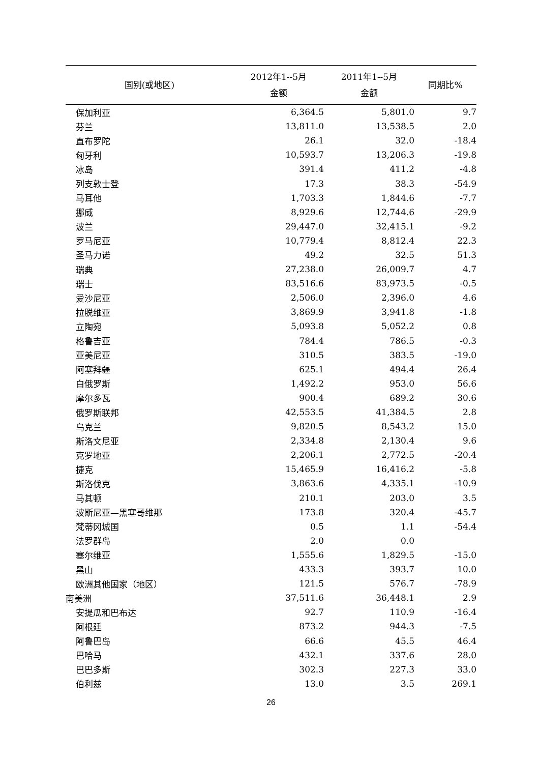| 国别(或地区) | 2012年1--5月 金额 | 2011年1--5月 金额 | 同期比% |
| --- | --- | --- | --- |
| 保加利亚 | 6,364.5 | 5,801.0 | 9.7 |
| 芬兰 | 13,811.0 | 13,538.5 | 2.0 |
| 直布罗陀 | 26.1 | 32.0 | -18.4 |
| 匈牙利 | 10,593.7 | 13,206.3 | -19.8 |
| 冰岛 | 391.4 | 411.2 | -4.8 |
| 列支敦士登 | 17.3 | 38.3 | -54.9 |
| 马耳他 | 1,703.3 | 1,844.6 | -7.7 |
| 挪威 | 8,929.6 | 12,744.6 | -29.9 |
| 波兰 | 29,447.0 | 32,415.1 | -9.2 |
| 罗马尼亚 | 10,779.4 | 8,812.4 | 22.3 |
| 圣马力诺 | 49.2 | 32.5 | 51.3 |
| 瑞典 | 27,238.0 | 26,009.7 | 4.7 |
| 瑞士 | 83,516.6 | 83,973.5 | -0.5 |
| 爱沙尼亚 | 2,506.0 | 2,396.0 | 4.6 |
| 拉脱维亚 | 3,869.9 | 3,941.8 | -1.8 |
| 立陶宛 | 5,093.8 | 5,052.2 | 0.8 |
| 格鲁吉亚 | 784.4 | 786.5 | -0.3 |
| 亚美尼亚 | 310.5 | 383.5 | -19.0 |
| 阿塞拜疆 | 625.1 | 494.4 | 26.4 |
| 白俄罗斯 | 1,492.2 | 953.0 | 56.6 |
| 摩尔多瓦 | 900.4 | 689.2 | 30.6 |
| 俄罗斯联邦 | 42,553.5 | 41,384.5 | 2.8 |
| 乌克兰 | 9,820.5 | 8,543.2 | 15.0 |
| 斯洛文尼亚 | 2,334.8 | 2,130.4 | 9.6 |
| 克罗地亚 | 2,206.1 | 2,772.5 | -20.4 |
| 捷克 | 15,465.9 | 16,416.2 | -5.8 |
| 斯洛伐克 | 3,863.6 | 4,335.1 | -10.9 |
| 马其顿 | 210.1 | 203.0 | 3.5 |
| 波斯尼亚—黑塞哥维那 | 173.8 | 320.4 | -45.7 |
| 梵蒂冈城国 | 0.5 | 1.1 | -54.4 |
| 法罗群岛 | 2.0 | 0.0 | |
| 塞尔维亚 | 1,555.6 | 1,829.5 | -15.0 |
| 黑山 | 433.3 | 393.7 | 10.0 |
| 欧洲其他国家（地区） | 121.5 | 576.7 | -78.9 |
| 南美洲 | 37,511.6 | 36,448.1 | 2.9 |
| 安提瓜和巴布达 | 92.7 | 110.9 | -16.4 |
| 阿根廷 | 873.2 | 944.3 | -7.5 |
| 阿鲁巴岛 | 66.6 | 45.5 | 46.4 |
| 巴哈马 | 432.1 | 337.6 | 28.0 |
| 巴巴多斯 | 302.3 | 227.3 | 33.0 |
| 伯利兹 | 13.0 | 3.5 | 269.1 |
26